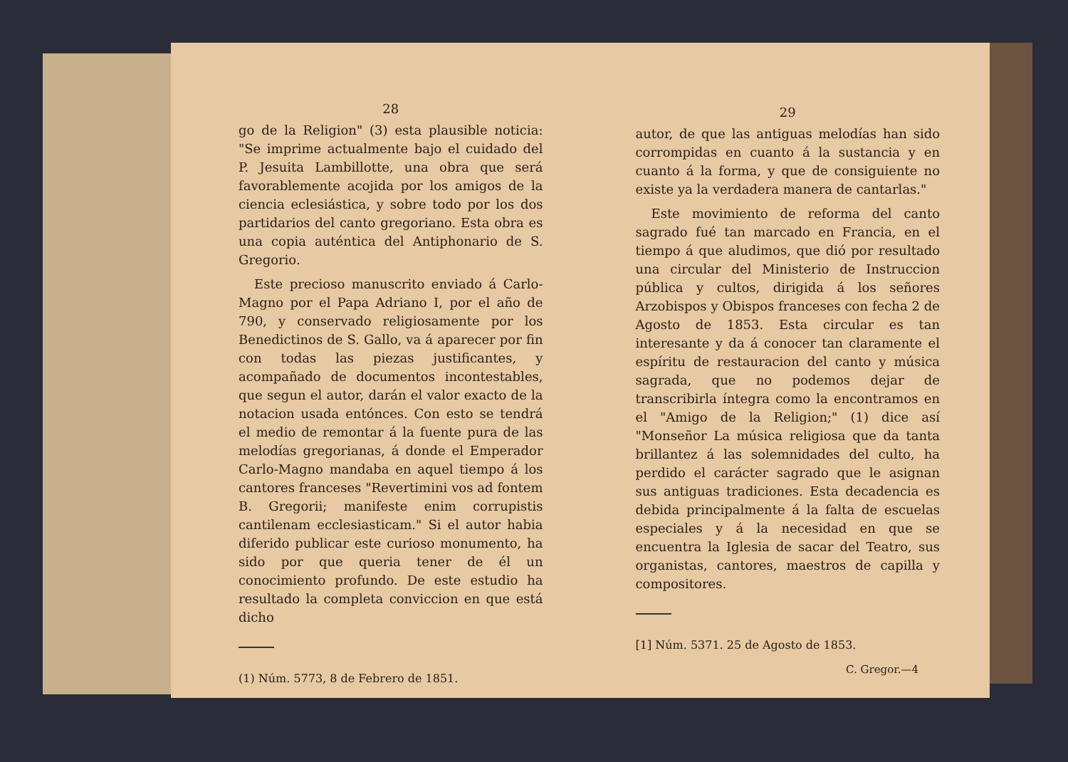28
go de la Religion" (3) esta plausible noticia: "Se imprime actualmente bajo el cuidado del P. Jesuita Lambillotte, una obra que será favorablemente acojida por los amigos de la ciencia eclesiástica, y sobre todo por los dos partidarios del canto gregoriano. Esta obra es una copia auténtica del Antiphonario de S. Gregorio.
Este precioso manuscrito enviado á Carlo-Magno por el Papa Adriano I, por el año de 790, y conservado religiosamente por los Benedictinos de S. Gallo, va á aparecer por fin con todas las piezas justificantes, y acompañado de documentos incontestables, que segun el autor, darán el valor exacto de la notacion usada entónces. Con esto se tendrá el medio de remontar á la fuente pura de las melodías gregorianas, á donde el Emperador Carlo-Magno mandaba en aquel tiempo á los cantores franceses "Revertimini vos ad fontem B. Gregorii; manifeste enim corrupistis cantilenam ecclesiasticam." Si el autor habia diferido publicar este curioso monumento, ha sido por que queria tener de él un conocimiento profundo. De este estudio ha resultado la completa conviccion en que está dicho
(1) Núm. 5773, 8 de Febrero de 1851.
29
autor, de que las antiguas melodías han sido corrompidas en cuanto á la sustancia y en cuanto á la forma, y que de consiguiente no existe ya la verdadera manera de cantarlas."
Este movimiento de reforma del canto sagrado fué tan marcado en Francia, en el tiempo á que aludimos, que dió por resultado una circular del Ministerio de Instruccion pública y cultos, dirigida á los señores Arzobispos y Obispos franceses con fecha 2 de Agosto de 1853. Esta circular es tan interesante y da á conocer tan claramente el espíritu de restauracion del canto y música sagrada, que no podemos dejar de transcribirla íntegra como la encontramos en el "Amigo de la Religion;" (1) dice así "Monseñor La música religiosa que da tanta brillantez á las solemnidades del culto, ha perdido el carácter sagrado que le asignan sus antiguas tradiciones. Esta decadencia es debida principalmente á la falta de escuelas especiales y á la necesidad en que se encuentra la Iglesia de sacar del Teatro, sus organistas, cantores, maestros de capilla y compositores.
[1] Núm. 5371. 25 de Agosto de 1853.
C. Gregor.—4